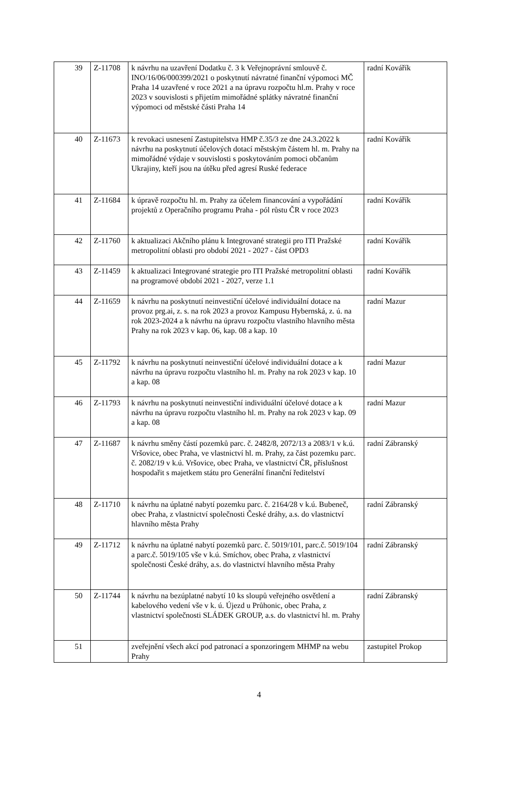| 39 | Z-11708 | k návrhu na uzavření Dodatku č. 3 k Veřejnoprávní smlouvě č. INO/16/06/000399/2021 o poskytnutí návratné finanční výpomoci MČ Praha 14 uzavřené v roce 2021 a na úpravu rozpočtu hl.m. Prahy v roce 2023 v souvislosti s přijetím mimořádné splátky návratné finanční výpomoci od městské části Praha 14 | radní Kovářík |
| 40 | Z-11673 | k revokaci usnesení Zastupitelstva HMP č.35/3 ze dne 24.3.2022 k návrhu na poskytnutí účelových dotací městským částem hl. m. Prahy na mimořádné výdaje v souvislosti s poskytováním pomoci občanům Ukrajiny, kteří jsou na útěku před agresí Ruské federace | radní Kovářík |
| 41 | Z-11684 | k úpravě rozpočtu hl. m. Prahy za účelem financování a vypořádání projektů z Operačního programu Praha - pól růstu ČR v roce 2023 | radní Kovářík |
| 42 | Z-11760 | k aktualizaci Akčního plánu k Integrované strategii pro ITI Pražské metropolitní oblasti pro období 2021 - 2027 - část OPD3 | radní Kovářík |
| 43 | Z-11459 | k aktualizaci Integrované strategie pro ITI Pražské metropolitní oblasti na programové období 2021 - 2027, verze 1.1 | radní Kovářík |
| 44 | Z-11659 | k návrhu na poskytnutí neinvestiční účelové individuální dotace na provoz prg.ai, z. s. na rok 2023 a provoz Kampusu Hybernská, z. ú. na rok 2023-2024 a k návrhu na úpravu rozpočtu vlastního hlavního města Prahy na rok 2023 v kap. 06, kap. 08 a kap. 10 | radní Mazur |
| 45 | Z-11792 | k návrhu na poskytnutí neinvestiční účelové individuální dotace a k návrhu na úpravu rozpočtu vlastního hl. m. Prahy na rok 2023 v kap. 10 a kap. 08 | radní Mazur |
| 46 | Z-11793 | k návrhu na poskytnutí neinvestiční individuální účelové dotace a k návrhu na úpravu rozpočtu vlastního hl. m. Prahy na rok 2023 v kap. 09 a kap. 08 | radní Mazur |
| 47 | Z-11687 | k návrhu směny částí pozemků parc. č. 2482/8, 2072/13 a 2083/1 v k.ú. Vršovice, obec Praha, ve vlastnictví hl. m. Prahy, za část pozemku parc. č. 2082/19 v k.ú. Vršovice, obec Praha, ve vlastnictví ČR, příslušnost hospodařit s majetkem státu pro Generální finanční ředitelství | radní Zábranský |
| 48 | Z-11710 | k návrhu na úplatné nabytí pozemku parc. č. 2164/28 v k.ú. Bubeneč, obec Praha, z vlastnictví společnosti České dráhy, a.s. do vlastnictví hlavního města Prahy | radní Zábranský |
| 49 | Z-11712 | k návrhu na úplatné nabytí pozemků parc. č. 5019/101, parc.č. 5019/104 a parc.č. 5019/105 vše v k.ú. Smíchov, obec Praha, z vlastnictví společnosti České dráhy, a.s. do vlastnictví hlavního města Prahy | radní Zábranský |
| 50 | Z-11744 | k návrhu na bezúplatné nabytí 10 ks sloupů veřejného osvětlení a kabelového vedení vše v k. ú. Újezd u Průhonic, obec Praha, z vlastnictví společnosti SLÁDEK GROUP, a.s. do vlastnictví hl. m. Prahy | radní Zábranský |
| 51 | | zveřejnění všech akcí pod patronací a sponzoringem MHMP na webu Prahy | zastupitel Prokop |
4